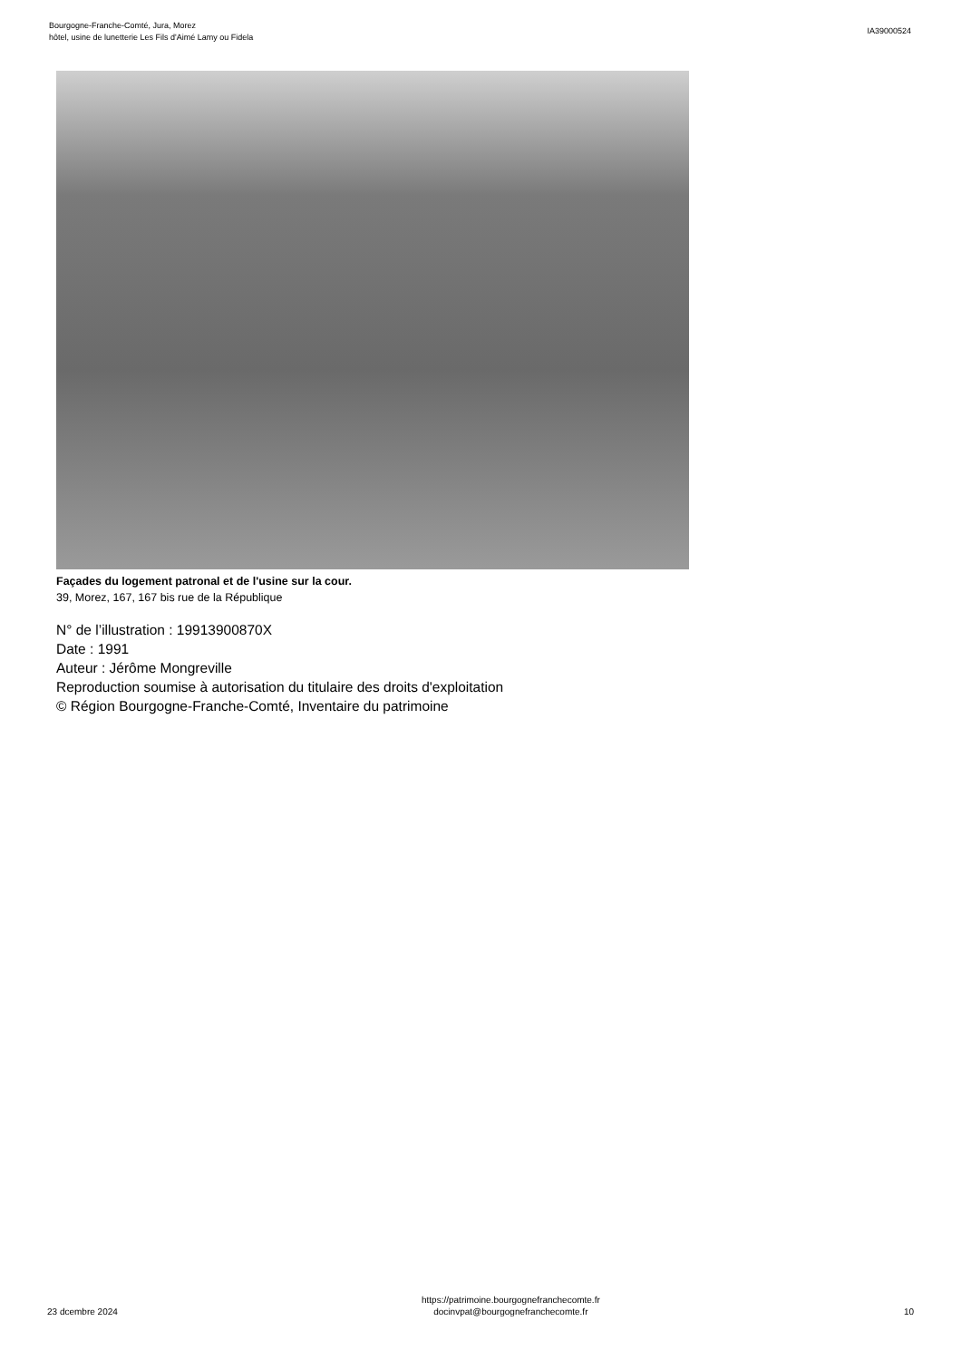Bourgogne-Franche-Comté, Jura, Morez
hôtel, usine de lunetterie Les Fils d'Aimé Lamy ou Fidela
IA39000524
Façades du logement patronal et de l'usine sur la cour.
39, Morez, 167, 167 bis rue de la République
N° de l’illustration : 19913900870X
Date : 1991
Auteur : Jérôme Mongreville
Reproduction soumise à autorisation du titulaire des droits d'exploitation
© Région Bourgogne-Franche-Comté, Inventaire du patrimoine
23 dcembre 2024
https://patrimoine.bourgognefranchecomte.fr
docinvpat@bourgognefranchecomte.fr
10